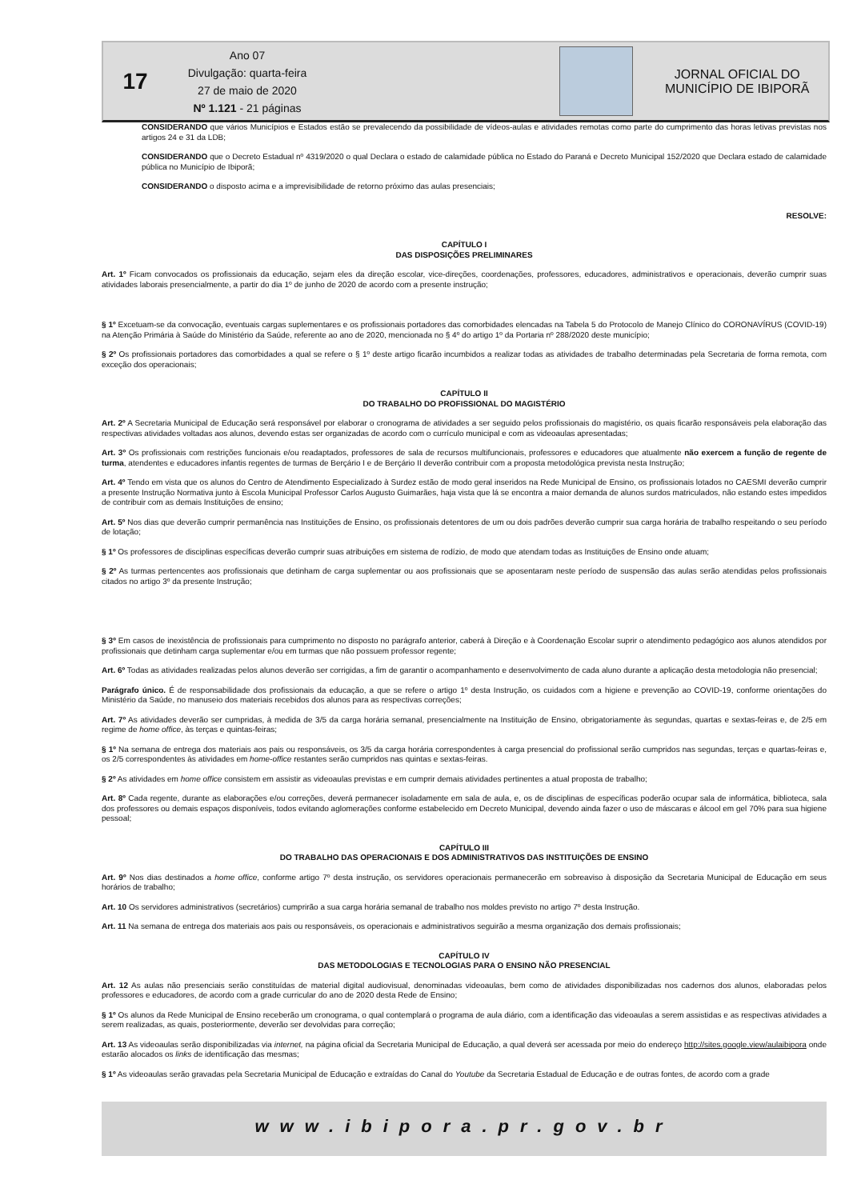17
Ano 07
Divulgação: quarta-feira
27 de maio de 2020
Nº 1.121 - 21 páginas
JORNAL OFICIAL DO
MUNICÍPIO DE IBIPORÃ
CONSIDERANDO que vários Municípios e Estados estão se prevalecendo da possibilidade de vídeos-aulas e atividades remotas como parte do cumprimento das horas letivas previstas nos artigos 24 e 31 da LDB;
CONSIDERANDO que o Decreto Estadual nº 4319/2020 o qual Declara o estado de calamidade pública no Estado do Paraná e Decreto Municipal 152/2020 que Declara estado de calamidade pública no Município de Ibiporã;
CONSIDERANDO o disposto acima e a imprevisibilidade de retorno próximo das aulas presenciais;
RESOLVE:
CAPÍTULO I
DAS DISPOSIÇÕES PRELIMINARES
Art. 1º Ficam convocados os profissionais da educação, sejam eles da direção escolar, vice-direções, coordenações, professores, educadores, administrativos e operacionais, deverão cumprir suas atividades laborais presencialmente, a partir do dia 1º de junho de 2020 de acordo com a presente instrução;
§ 1º Excetuam-se da convocação, eventuais cargas suplementares e os profissionais portadores das comorbidades elencadas na Tabela 5 do Protocolo de Manejo Clínico do CORONAVÍRUS (COVID-19) na Atenção Primária à Saúde do Ministério da Saúde, referente ao ano de 2020, mencionada no § 4º do artigo 1º da Portaria nº 288/2020 deste município;
§ 2º Os profissionais portadores das comorbidades a qual se refere o § 1º deste artigo ficarão incumbidos a realizar todas as atividades de trabalho determinadas pela Secretaria de forma remota, com exceção dos operacionais;
CAPÍTULO II
DO TRABALHO DO PROFISSIONAL DO MAGISTÉRIO
Art. 2º A Secretaria Municipal de Educação será responsável por elaborar o cronograma de atividades a ser seguido pelos profissionais do magistério, os quais ficarão responsáveis pela elaboração das respectivas atividades voltadas aos alunos, devendo estas ser organizadas de acordo com o currículo municipal e com as videoaulas apresentadas;
Art. 3º Os profissionais com restrições funcionais e/ou readaptados, professores de sala de recursos multifuncionais, professores e educadores que atualmente não exercem a função de regente de turma, atendentes e educadores infantis regentes de turmas de Berçário I e de Berçário II deverão contribuir com a proposta metodológica prevista nesta Instrução;
Art. 4º Tendo em vista que os alunos do Centro de Atendimento Especializado à Surdez estão de modo geral inseridos na Rede Municipal de Ensino, os profissionais lotados no CAESMI deverão cumprir a presente Instrução Normativa junto à Escola Municipal Professor Carlos Augusto Guimarães, haja vista que lá se encontra a maior demanda de alunos surdos matriculados, não estando estes impedidos de contribuir com as demais Instituições de ensino;
Art. 5º Nos dias que deverão cumprir permanência nas Instituições de Ensino, os profissionais detentores de um ou dois padrões deverão cumprir sua carga horária de trabalho respeitando o seu período de lotação;
§ 1º Os professores de disciplinas específicas deverão cumprir suas atribuições em sistema de rodízio, de modo que atendam todas as Instituições de Ensino onde atuam;
§ 2º As turmas pertencentes aos profissionais que detinham de carga suplementar ou aos profissionais que se aposentaram neste período de suspensão das aulas serão atendidas pelos profissionais citados no artigo 3º da presente Instrução;
§ 3º Em casos de inexistência de profissionais para cumprimento no disposto no parágrafo anterior, caberá à Direção e à Coordenação Escolar suprir o atendimento pedagógico aos alunos atendidos por profissionais que detinham carga suplementar e/ou em turmas que não possuem professor regente;
Art. 6º Todas as atividades realizadas pelos alunos deverão ser corrigidas, a fim de garantir o acompanhamento e desenvolvimento de cada aluno durante a aplicação desta metodologia não presencial;
Parágrafo único. É de responsabilidade dos profissionais da educação, a que se refere o artigo 1º desta Instrução, os cuidados com a higiene e prevenção ao COVID-19, conforme orientações do Ministério da Saúde, no manuseio dos materiais recebidos dos alunos para as respectivas correções;
Art. 7º As atividades deverão ser cumpridas, à medida de 3/5 da carga horária semanal, presencialmente na Instituição de Ensino, obrigatoriamente às segundas, quartas e sextas-feiras e, de 2/5 em regime de home office, às terças e quintas-feiras;
§ 1º Na semana de entrega dos materiais aos pais ou responsáveis, os 3/5 da carga horária correspondentes à carga presencial do profissional serão cumpridos nas segundas, terças e quartas-feiras e, os 2/5 correspondentes às atividades em home-office restantes serão cumpridos nas quintas e sextas-feiras.
§ 2º As atividades em home office consistem em assistir as videoaulas previstas e em cumprir demais atividades pertinentes a atual proposta de trabalho;
Art. 8º Cada regente, durante as elaborações e/ou correções, deverá permanecer isoladamente em sala de aula, e, os de disciplinas de específicas poderão ocupar sala de informática, biblioteca, sala dos professores ou demais espaços disponíveis, todos evitando aglomerações conforme estabelecido em Decreto Municipal, devendo ainda fazer o uso de máscaras e álcool em gel 70% para sua higiene pessoal;
CAPÍTULO III
DO TRABALHO DAS OPERACIONAIS E DOS ADMINISTRATIVOS DAS INSTITUIÇÕES DE ENSINO
Art. 9º Nos dias destinados a home office, conforme artigo 7º desta instrução, os servidores operacionais permanecerão em sobreaviso à disposição da Secretaria Municipal de Educação em seus horários de trabalho;
Art. 10 Os servidores administrativos (secretários) cumprirão a sua carga horária semanal de trabalho nos moldes previsto no artigo 7º desta Instrução.
Art. 11 Na semana de entrega dos materiais aos pais ou responsáveis, os operacionais e administrativos seguirão a mesma organização dos demais profissionais;
CAPÍTULO IV
DAS METODOLOGIAS E TECNOLOGIAS PARA O ENSINO NÃO PRESENCIAL
Art. 12 As aulas não presenciais serão constituídas de material digital audiovisual, denominadas videoaulas, bem como de atividades disponibilizadas nos cadernos dos alunos, elaboradas pelos professores e educadores, de acordo com a grade curricular do ano de 2020 desta Rede de Ensino;
§ 1º Os alunos da Rede Municipal de Ensino receberão um cronograma, o qual contemplará o programa de aula diário, com a identificação das videoaulas a serem assistidas e as respectivas atividades a serem realizadas, as quais, posteriormente, deverão ser devolvidas para correção;
Art. 13 As videoaulas serão disponibilizadas via internet, na página oficial da Secretaria Municipal de Educação, a qual deverá ser acessada por meio do endereço http://sites.google.view/aulaibipora onde estarão alocados os links de identificação das mesmas;
§ 1º As videoaulas serão gravadas pela Secretaria Municipal de Educação e extraídas do Canal do Youtube da Secretaria Estadual de Educação e de outras fontes, de acordo com a grade
www.ibipora.pr.gov.br